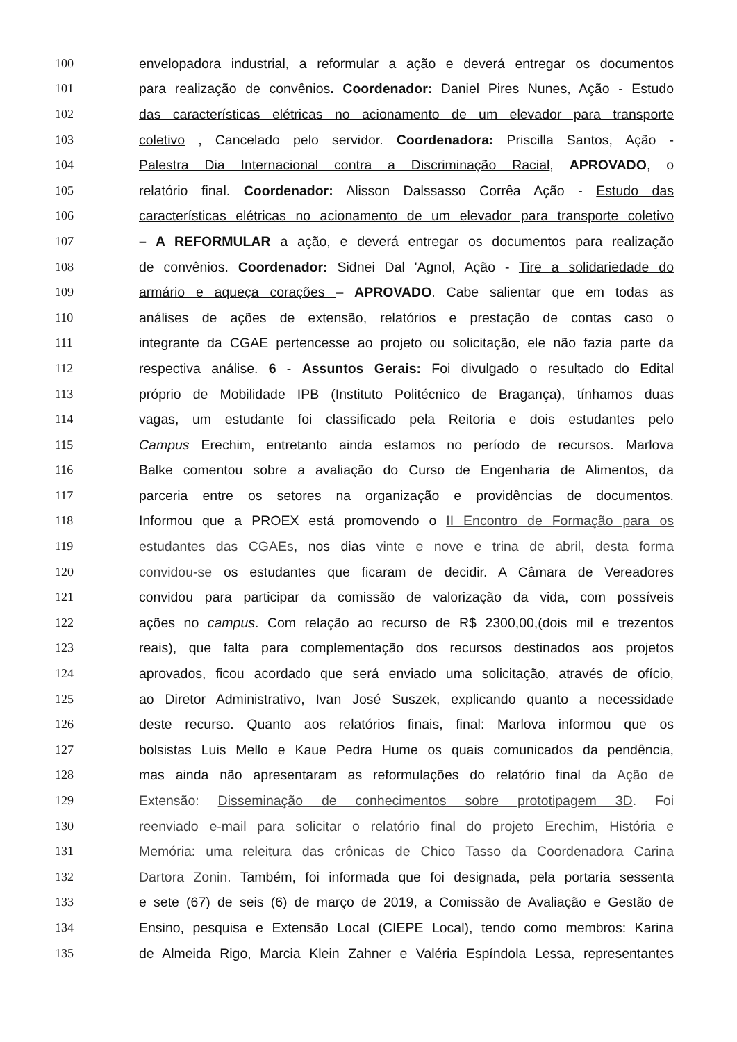100 envelopadora industrial, a reformular a ação e deverá entregar os documentos
101 para realização de convênios. Coordenador: Daniel Pires Nunes, Ação - Estudo
102 das características elétricas no acionamento de um elevador para transporte
103 coletivo , Cancelado pelo servidor. Coordenadora: Priscilla Santos, Ação -
104 Palestra Dia Internacional contra a Discriminação Racial, APROVADO, o
105 relatório final. Coordenador: Alisson Dalssasso Corrêa Ação - Estudo das
106 características elétricas no acionamento de um elevador para transporte coletivo
107 – A REFORMULAR a ação, e deverá entregar os documentos para realização
108 de convênios. Coordenador: Sidnei Dal 'Agnol, Ação - Tire a solidariedade do
109 armário e aqueça corações – APROVADO. Cabe salientar que em todas as
110 análises de ações de extensão, relatórios e prestação de contas caso o
111 integrante da CGAE pertencesse ao projeto ou solicitação, ele não fazia parte da
112 respectiva análise. 6 - Assuntos Gerais: Foi divulgado o resultado do Edital
113 próprio de Mobilidade IPB (Instituto Politécnico de Bragança), tínhamos duas
114 vagas, um estudante foi classificado pela Reitoria e dois estudantes pelo
115 Campus Erechim, entretanto ainda estamos no período de recursos. Marlova
116 Balke comentou sobre a avaliação do Curso de Engenharia de Alimentos, da
117 parceria entre os setores na organização e providências de documentos.
118 Informou que a PROEX está promovendo o II Encontro de Formação para os
119 estudantes das CGAEs, nos dias vinte e nove e trina de abril, desta forma
120 convidou-se os estudantes que ficaram de decidir. A Câmara de Vereadores
121 convidou para participar da comissão de valorização da vida, com possíveis
122 ações no campus. Com relação ao recurso de R$ 2300,00,(dois mil e trezentos
123 reais), que falta para complementação dos recursos destinados aos projetos
124 aprovados, ficou acordado que será enviado uma solicitação, através de ofício,
125 ao Diretor Administrativo, Ivan José Suszek, explicando quanto a necessidade
126 deste recurso. Quanto aos relatórios finais, final: Marlova informou que os
127 bolsistas Luis Mello e Kaue Pedra Hume os quais comunicados da pendência,
128 mas ainda não apresentaram as reformulações do relatório final da Ação de
129 Extensão: Disseminação de conhecimentos sobre prototipagem 3D. Foi
130 reenviado e-mail para solicitar o relatório final do projeto Erechim, História e
131 Memória: uma releitura das crônicas de Chico Tasso da Coordenadora Carina
132 Dartora Zonin. Também, foi informada que foi designada, pela portaria sessenta
133 e sete (67) de seis (6) de março de 2019, a Comissão de Avaliação e Gestão de
134 Ensino, pesquisa e Extensão Local (CIEPE Local), tendo como membros: Karina
135 de Almeida Rigo, Marcia Klein Zahner e Valéria Espíndola Lessa, representantes